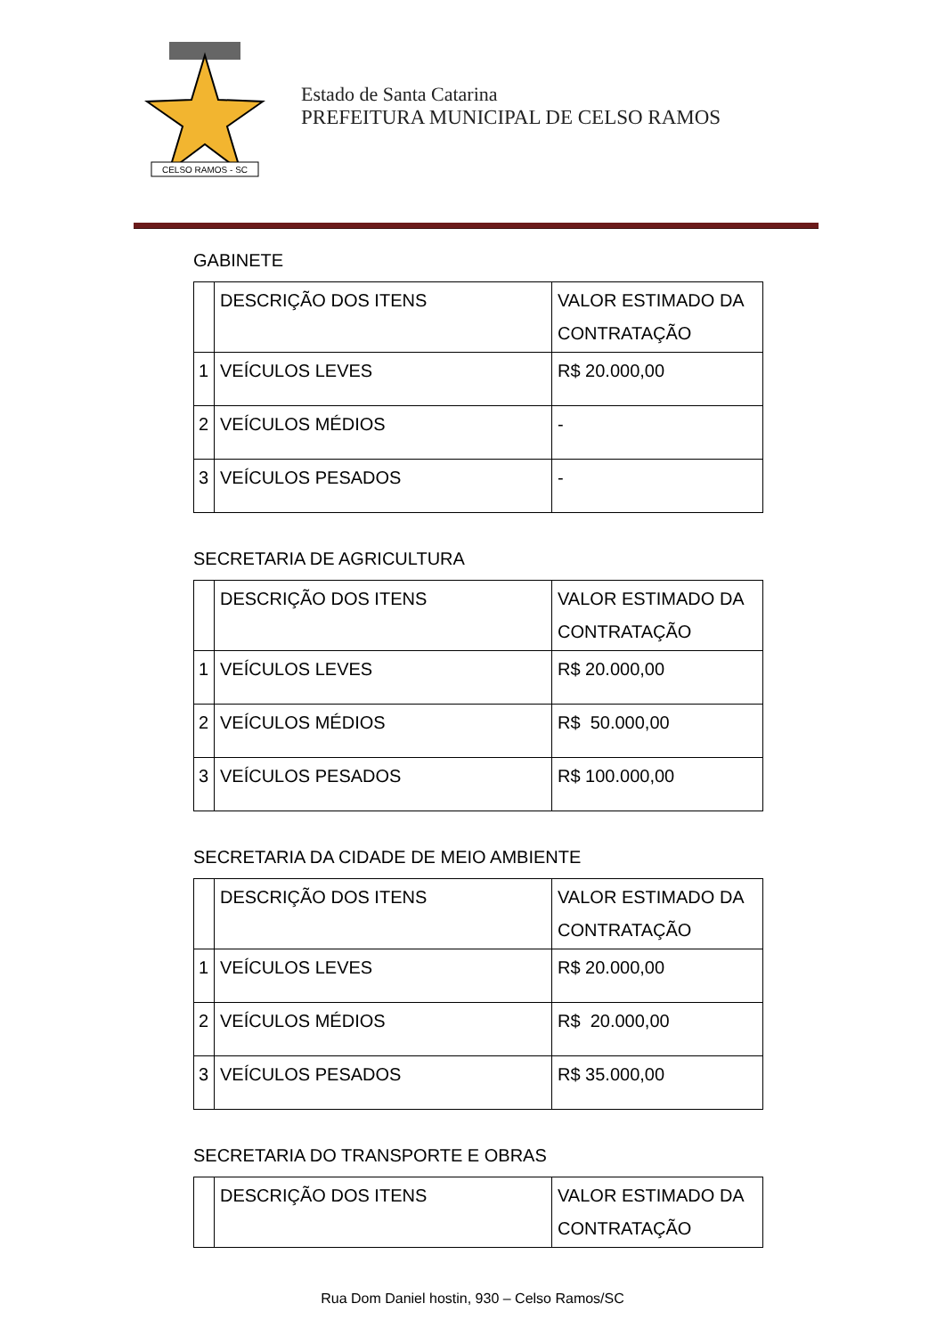CELSO RAMOS - SC
Estado de Santa Catarina
PREFEITURA MUNICIPAL DE CELSO RAMOS
GABINETE
| | DESCRIÇÃO DOS ITENS | VALOR ESTIMADO DA CONTRATAÇÃO |
| 1 | VEÍCULOS LEVES | R$ 20.000,00 |
| 2 | VEÍCULOS MÉDIOS | - |
| 3 | VEÍCULOS PESADOS | - |
SECRETARIA DE AGRICULTURA
| | DESCRIÇÃO DOS ITENS | VALOR ESTIMADO DA CONTRATAÇÃO |
| 1 | VEÍCULOS LEVES | R$ 20.000,00 |
| 2 | VEÍCULOS MÉDIOS | R$ 50.000,00 |
| 3 | VEÍCULOS PESADOS | R$ 100.000,00 |
SECRETARIA DA CIDADE DE MEIO AMBIENTE
| | DESCRIÇÃO DOS ITENS | VALOR ESTIMADO DA CONTRATAÇÃO |
| 1 | VEÍCULOS LEVES | R$ 20.000,00 |
| 2 | VEÍCULOS MÉDIOS | R$ 20.000,00 |
| 3 | VEÍCULOS PESADOS | R$ 35.000,00 |
SECRETARIA DO TRANSPORTE E OBRAS
| | DESCRIÇÃO DOS ITENS | VALOR ESTIMADO DA CONTRATAÇÃO |
Rua Dom Daniel hostin, 930 – Celso Ramos/SC